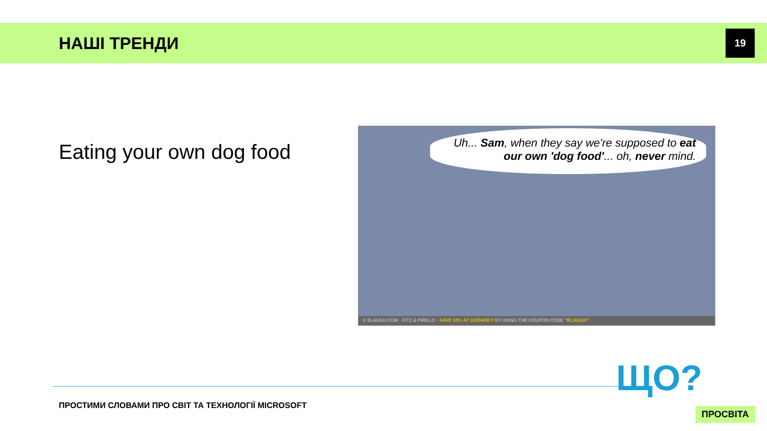НАШІ ТРЕНДИ
19
Eating your own dog food
Uh... Sam, when they say we're supposed to eat our own 'dog food'... oh, never mind.
© BLAUGH.COM · FITZ & PIRILLO · SAVE 10% AT GODADDY BY USING THE COUPON CODE "BLAUGH"
ПРОСТИМИ СЛОВАМИ ПРО СВІТ ТА ТЕХНОЛОГІЇ MICROSOFT
ЩО?
ПРОСВІТА